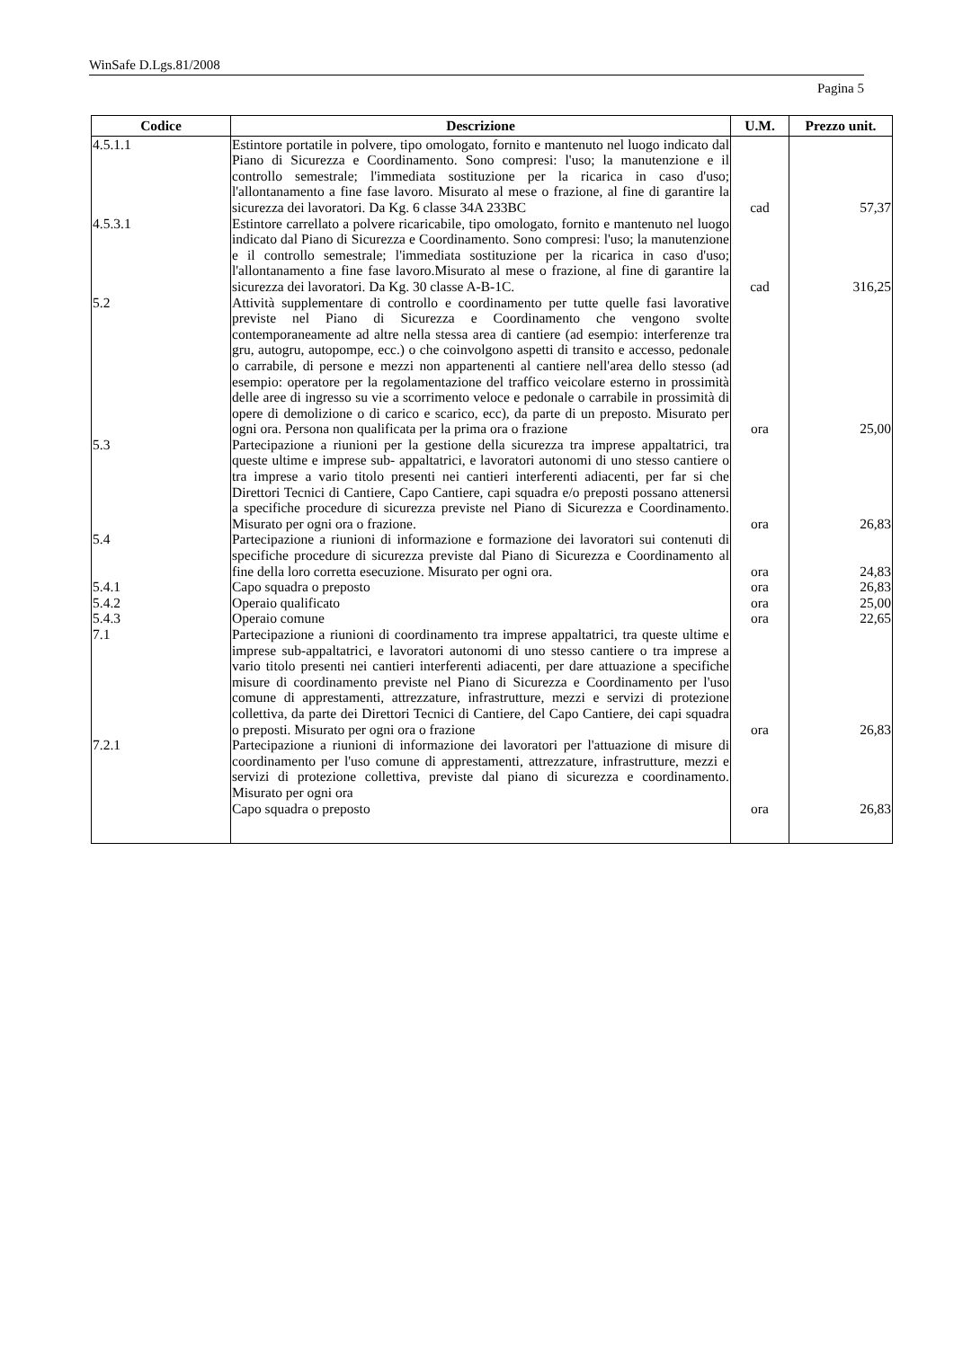WinSafe D.Lgs.81/2008
Pagina 5
| Codice | Descrizione | U.M. | Prezzo unit. |
| --- | --- | --- | --- |
| 4.5.1.1 | Estintore portatile in polvere, tipo omologato, fornito e mantenuto nel luogo indicato dal Piano di Sicurezza e Coordinamento. Sono compresi: l'uso; la manutenzione e il controllo semestrale; l'immediata sostituzione per la ricarica in caso d'uso; l'allontanamento a fine fase lavoro. Misurato al mese o frazione, al fine di garantire la sicurezza dei lavoratori. Da Kg. 6 classe 34A 233BC | cad | 57,37 |
| 4.5.3.1 | Estintore carrellato a polvere ricaricabile, tipo omologato, fornito e mantenuto nel luogo indicato dal Piano di Sicurezza e Coordinamento. Sono compresi: l'uso; la manutenzione e il controllo semestrale; l'immediata sostituzione per la ricarica in caso d'uso; l'allontanamento a fine fase lavoro.Misurato al mese o frazione, al fine di garantire la sicurezza dei lavoratori. Da Kg. 30 classe A-B-1C. | cad | 316,25 |
| 5.2 | Attività supplementare di controllo e coordinamento per tutte quelle fasi lavorative previste nel Piano di Sicurezza e Coordinamento che vengono svolte contemporaneamente ad altre nella stessa area di cantiere (ad esempio: interferenze tra gru, autogru, autopompe, ecc.) o che coinvolgono aspetti di transito e accesso, pedonale o carrabile, di persone e mezzi non appartenenti al cantiere nell'area dello stesso (ad esempio: operatore per la regolamentazione del traffico veicolare esterno in prossimità delle aree di ingresso su vie a scorrimento veloce e pedonale o carrabile in prossimità di opere di demolizione o di carico e scarico, ecc), da parte di un preposto. Misurato per ogni ora. Persona non qualificata per la prima ora o frazione | ora | 25,00 |
| 5.3 | Partecipazione a riunioni per la gestione della sicurezza tra imprese appaltatrici, tra queste ultime e imprese sub- appaltatrici, e lavoratori autonomi di uno stesso cantiere o tra imprese a vario titolo presenti nei cantieri interferenti adiacenti, per far si che Direttori Tecnici di Cantiere, Capo Cantiere, capi squadra e/o preposti possano attenersi a specifiche procedure di sicurezza previste nel Piano di Sicurezza e Coordinamento. Misurato per ogni ora o frazione. | ora | 26,83 |
| 5.4 | Partecipazione a riunioni di informazione e formazione dei lavoratori sui contenuti di specifiche procedure di sicurezza previste dal Piano di Sicurezza e Coordinamento al fine della loro corretta esecuzione. Misurato per ogni ora. | ora | 24,83 |
| 5.4.1 | Capo squadra o preposto | ora | 26,83 |
| 5.4.2 | Operaio qualificato | ora | 25,00 |
| 5.4.3 | Operaio comune | ora | 22,65 |
| 7.1 | Partecipazione a riunioni di coordinamento tra imprese appaltatrici, tra queste ultime e imprese sub-appaltatrici, e lavoratori autonomi di uno stesso cantiere o tra imprese a vario titolo presenti nei cantieri interferenti adiacenti, per dare attuazione a specifiche misure di coordinamento previste nel Piano di Sicurezza e Coordinamento per l'uso comune di apprestamenti, attrezzature, infrastrutture, mezzi e servizi di protezione collettiva, da parte dei Direttori Tecnici di Cantiere, del Capo Cantiere, dei capi squadra o preposti. Misurato per ogni ora o frazione | ora | 26,83 |
| 7.2.1 | Partecipazione a riunioni di informazione dei lavoratori per l'attuazione di misure di coordinamento per l'uso comune di apprestamenti, attrezzature, infrastrutture, mezzi e servizi di protezione collettiva, previste dal piano di sicurezza e coordinamento. Misurato per ogni ora Capo squadra o preposto | ora | 26,83 |